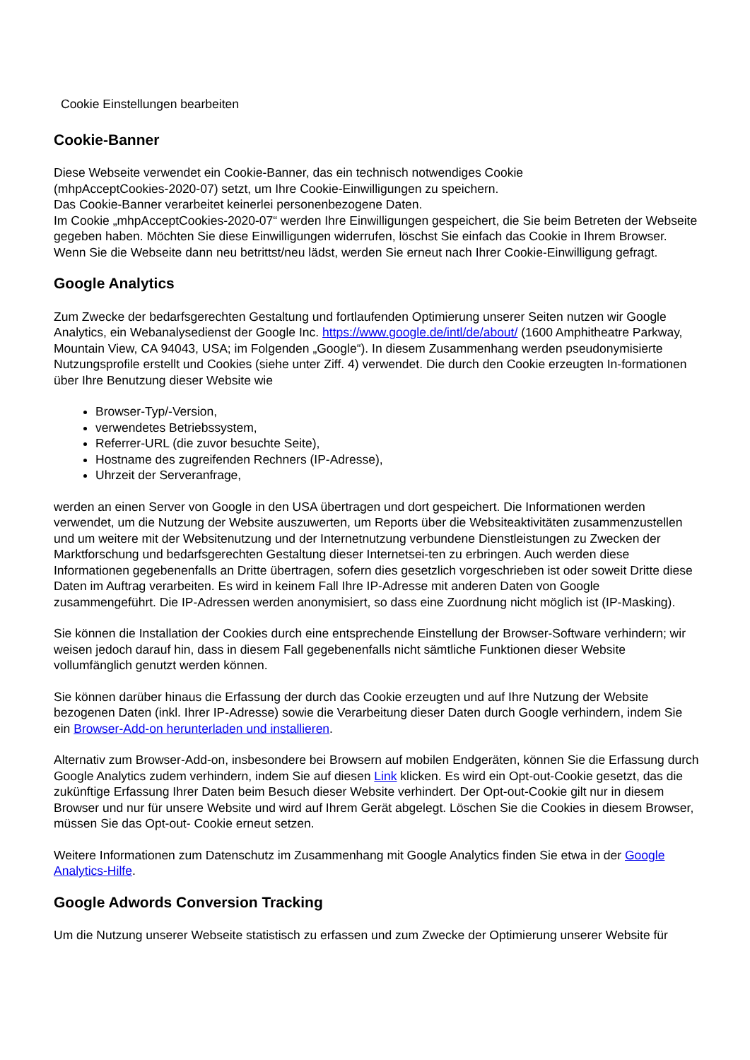Cookie Einstellungen bearbeiten
Cookie-Banner
Diese Webseite verwendet ein Cookie-Banner, das ein technisch notwendiges Cookie
(mhpAcceptCookies-2020-07) setzt, um Ihre Cookie-Einwilligungen zu speichern.
Das Cookie-Banner verarbeitet keinerlei personenbezogene Daten.
Im Cookie „mhpAcceptCookies-2020-07“ werden Ihre Einwilligungen gespeichert, die Sie beim Betreten der Webseite gegeben haben. Möchten Sie diese Einwilligungen widerrufen, löschst Sie einfach das Cookie in Ihrem Browser. Wenn Sie die Webseite dann neu betrittst/neu lädst, werden Sie erneut nach Ihrer Cookie-Einwilligung gefragt.
Google Analytics
Zum Zwecke der bedarfsgerechten Gestaltung und fortlaufenden Optimierung unserer Seiten nutzen wir Google Analytics, ein Webanalysedienst der Google Inc. https://www.google.de/intl/de/about/ (1600 Amphitheatre Parkway, Mountain View, CA 94043, USA; im Folgenden „Google“). In diesem Zusammenhang werden pseudonymisierte Nutzungsprofile erstellt und Cookies (siehe unter Ziff. 4) verwendet. Die durch den Cookie erzeugten In-formationen über Ihre Benutzung dieser Website wie
Browser-Typ/-Version,
verwendetes Betriebssystem,
Referrer-URL (die zuvor besuchte Seite),
Hostname des zugreifenden Rechners (IP-Adresse),
Uhrzeit der Serveranfrage,
werden an einen Server von Google in den USA übertragen und dort gespeichert. Die Informationen werden verwendet, um die Nutzung der Website auszuwerten, um Reports über die Websiteaktivitäten zusammenzustellen und um weitere mit der Websitenutzung und der Internetnutzung verbundene Dienstleistungen zu Zwecken der Marktforschung und bedarfsgerechten Gestaltung dieser Internetsei-ten zu erbringen. Auch werden diese Informationen gegebenenfalls an Dritte übertragen, sofern dies gesetzlich vorgeschrieben ist oder soweit Dritte diese Daten im Auftrag verarbeiten. Es wird in keinem Fall Ihre IP-Adresse mit anderen Daten von Google zusammengeführt. Die IP-Adressen werden anonymisiert, so dass eine Zuordnung nicht möglich ist (IP-Masking).
Sie können die Installation der Cookies durch eine entsprechende Einstellung der Browser-Software verhindern; wir weisen jedoch darauf hin, dass in diesem Fall gegebenenfalls nicht sämtliche Funktionen dieser Website vollumfänglich genutzt werden können.
Sie können darüber hinaus die Erfassung der durch das Cookie erzeugten und auf Ihre Nutzung der Website bezogenen Daten (inkl. Ihrer IP-Adresse) sowie die Verarbeitung dieser Daten durch Google verhindern, indem Sie ein Browser-Add-on herunterladen und installieren.
Alternativ zum Browser-Add-on, insbesondere bei Browsern auf mobilen Endgeräten, können Sie die Erfassung durch Google Analytics zudem verhindern, indem Sie auf diesen Link klicken. Es wird ein Opt-out-Cookie gesetzt, das die zukünftige Erfassung Ihrer Daten beim Besuch dieser Website verhindert. Der Opt-out-Cookie gilt nur in diesem Browser und nur für unsere Website und wird auf Ihrem Gerät abgelegt. Löschen Sie die Cookies in diesem Browser, müssen Sie das Opt-out- Cookie erneut setzen.
Weitere Informationen zum Datenschutz im Zusammenhang mit Google Analytics finden Sie etwa in der Google Analytics-Hilfe.
Google Adwords Conversion Tracking
Um die Nutzung unserer Webseite statistisch zu erfassen und zum Zwecke der Optimierung unserer Website für